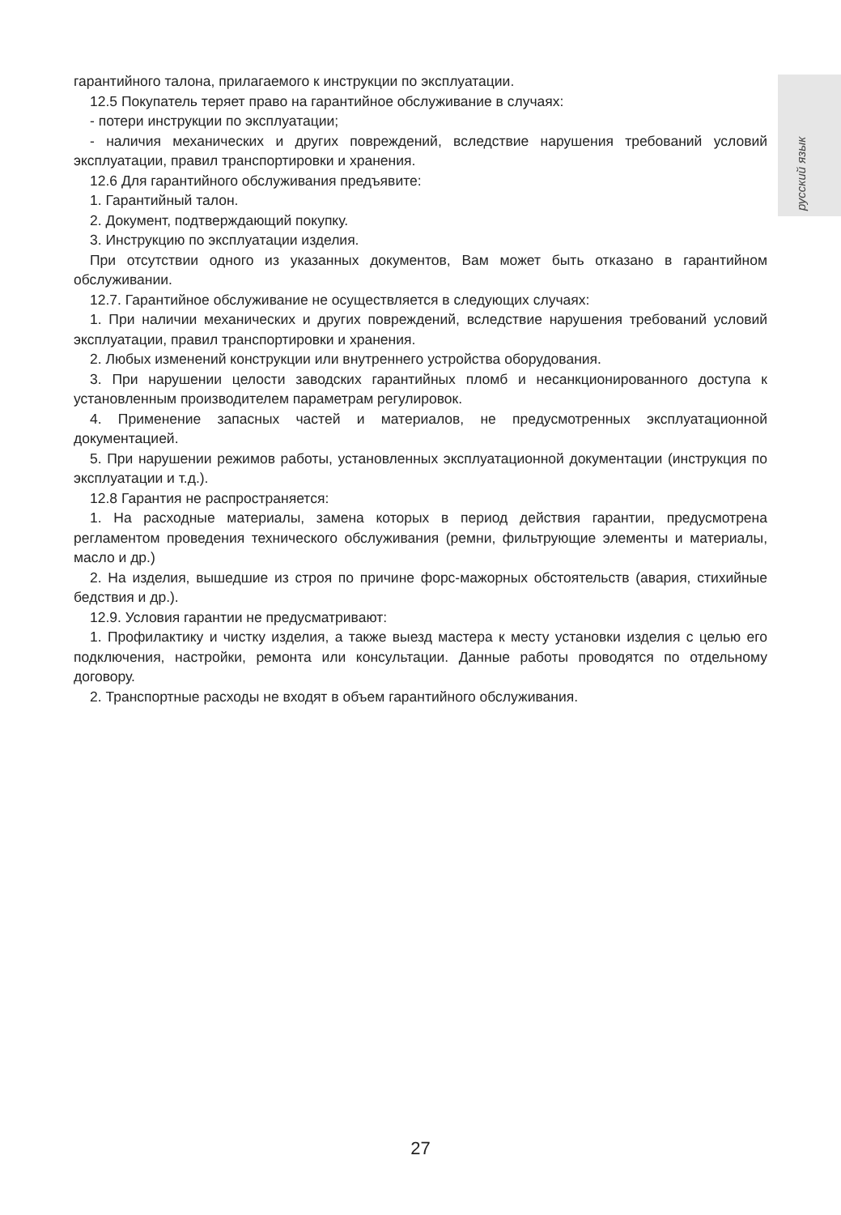русский язык
гарантийного талона, прилагаемого к инструкции по эксплуатации.
12.5 Покупатель теряет право на гарантийное обслуживание в случаях:
- потери инструкции по эксплуатации;
- наличия механических и других повреждений, вследствие нарушения требований условий эксплуатации, правил транспортировки и хранения.
12.6 Для гарантийного обслуживания предъявите:
1. Гарантийный талон.
2. Документ, подтверждающий покупку.
3. Инструкцию по эксплуатации изделия.
При отсутствии одного из указанных документов, Вам может быть отказано в гарантийном обслуживании.
12.7. Гарантийное обслуживание не осуществляется в следующих случаях:
1. При наличии механических и других повреждений, вследствие нарушения требований условий эксплуатации, правил транспортировки и хранения.
2. Любых изменений конструкции или внутреннего устройства оборудования.
3. При нарушении целости заводских гарантийных пломб и несанкционированного доступа к установленным производителем параметрам регулировок.
4. Применение запасных частей и материалов, не предусмотренных эксплуатационной документацией.
5. При нарушении режимов работы, установленных эксплуатационной документации (инструкция по эксплуатации и т.д.).
12.8 Гарантия не распространяется:
1. На расходные материалы, замена которых в период действия гарантии, предусмотрена регламентом проведения технического обслуживания (ремни, фильтрующие элементы и материалы, масло и др.)
2. На изделия, вышедшие из строя по причине форс-мажорных обстоятельств (авария, стихийные бедствия и др.).
12.9. Условия гарантии не предусматривают:
1. Профилактику и чистку изделия, а также выезд мастера к месту установки изделия с целью его подключения, настройки, ремонта или консультации. Данные работы проводятся по отдельному договору.
2. Транспортные расходы не входят в объем гарантийного обслуживания.
27